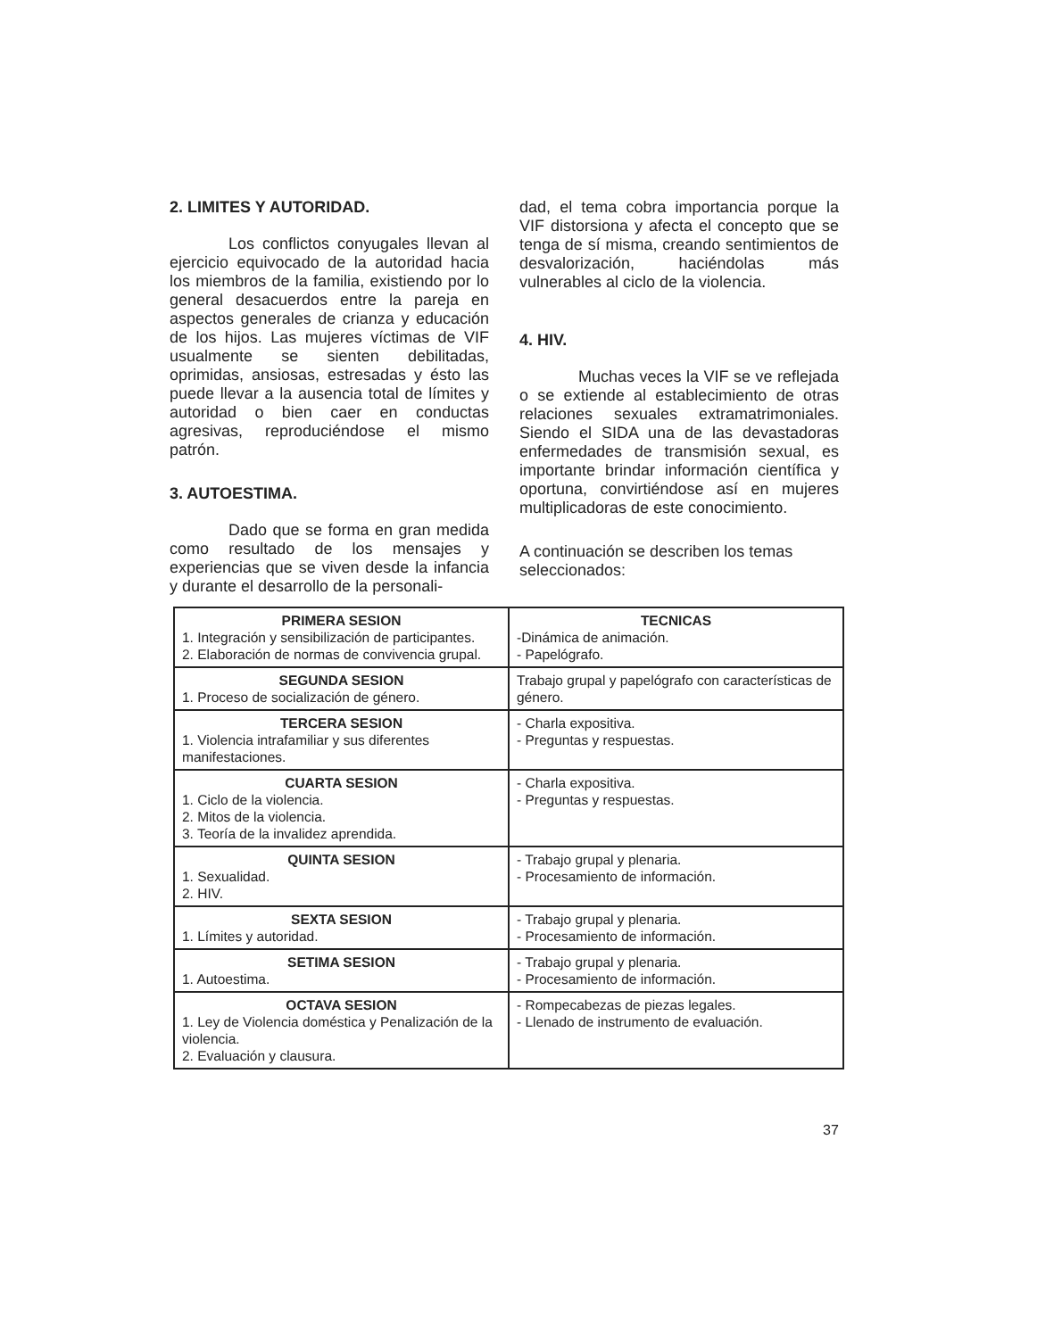2. LIMITES Y AUTORIDAD.
Los conflictos conyugales llevan al ejercicio equivocado de la autoridad hacia los miembros de la familia, existiendo por lo general desacuerdos entre la pareja en aspectos generales de crianza y educación de los hijos. Las mujeres víctimas de VIF usualmente se sienten debilitadas, oprimidas, ansiosas, estresadas y ésto las puede llevar a la ausencia total de límites y autoridad o bien caer en conductas agresivas, reproduciéndose el mismo patrón.
3. AUTOESTIMA.
Dado que se forma en gran medida como resultado de los mensajes y experiencias que se viven desde la infancia y durante el desarrollo de la personali-
dad, el tema cobra importancia porque la VIF distorsiona y afecta el concepto que se tenga de sí misma, creando sentimientos de desvalorización, haciéndolas más vulnerables al ciclo de la violencia.
4. HIV.
Muchas veces la VIF se ve reflejada o se extiende al establecimiento de otras relaciones sexuales extramatrimoniales. Siendo el SIDA una de las devastadoras enfermedades de transmisión sexual, es importante brindar información científica y oportuna, convirtiéndose así en mujeres multiplicadoras de este conocimiento.
A continuación se describen los temas seleccionados:
| PRIMERA SESION 1. Integración y sensibilización de participantes. 2. Elaboración de normas de convivencia grupal. | TECNICAS -Dinámica de animación. - Papelógrafo. |
| SEGUNDA SESION 1. Proceso de socialización de género. | Trabajo grupal y papelógrafo con características de género. |
| TERCERA SESION 1. Violencia intrafamiliar y sus diferentes manifestaciones. | - Charla expositiva. - Preguntas y respuestas. |
| CUARTA SESION 1. Ciclo de la violencia. 2. Mitos de la violencia. 3. Teoría de la invalidez aprendida. | - Charla expositiva. - Preguntas y respuestas. |
| QUINTA SESION 1. Sexualidad. 2. HIV. | - Trabajo grupal y plenaria. - Procesamiento de información. |
| SEXTA SESION 1. Límites y autoridad. | - Trabajo grupal y plenaria. - Procesamiento de información. |
| SETIMA SESION 1. Autoestima. | - Trabajo grupal y plenaria. - Procesamiento de información. |
| OCTAVA SESION 1. Ley de Violencia doméstica y Penalización de la violencia. 2. Evaluación y clausura. | - Rompecabezas de piezas legales. - Llenado de instrumento de evaluación. |
37